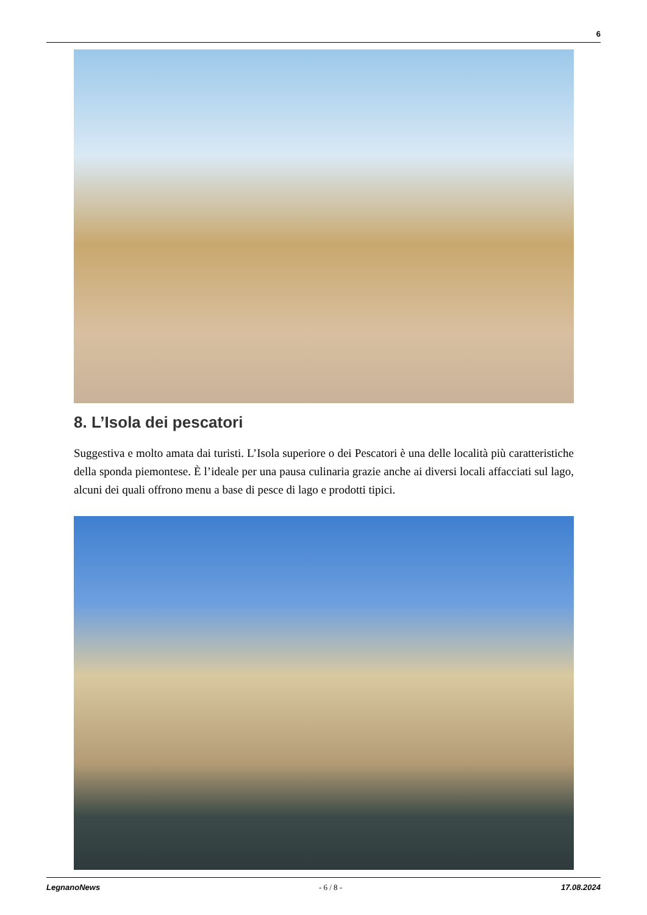6
8. L’Isola dei pescatori
Suggestiva e molto amata dai turisti. L’Isola superiore o dei Pescatori è una delle località più caratteristiche della sponda piemontese. È l’ideale per una pausa culinaria grazie anche ai diversi locali affacciati sul lago, alcuni dei quali offrono menu a base di pesce di lago e prodotti tipici.
LegnanoNews - 6 / 8 - 17.08.2024